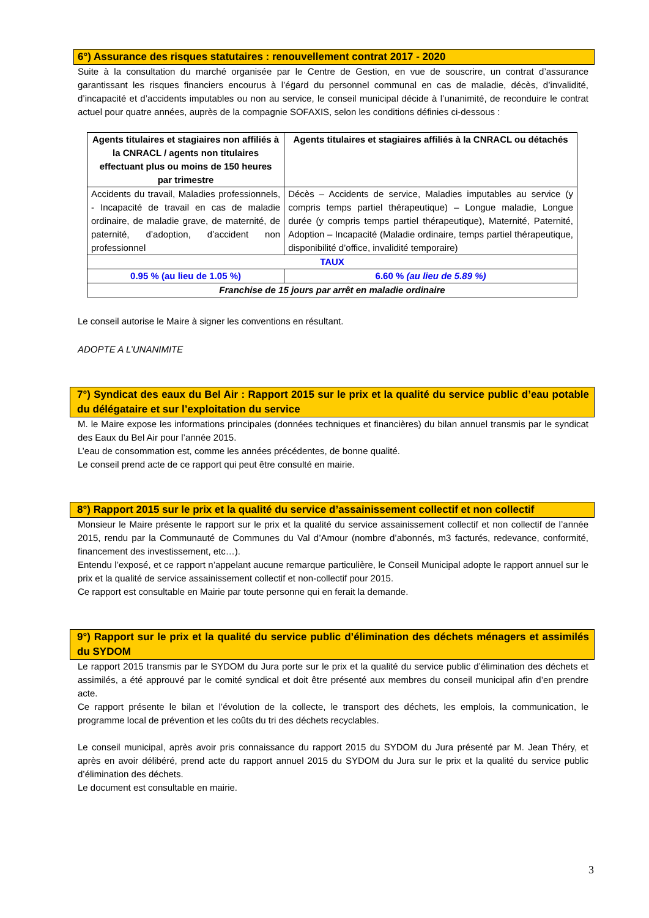6°) Assurance des risques statutaires : renouvellement contrat 2017 - 2020
Suite à la consultation du marché organisée par le Centre de Gestion, en vue de souscrire, un contrat d’assurance garantissant les risques financiers encourus à l’égard du personnel communal en cas de maladie, décès, d’invalidité, d’incapacité et d’accidents imputables ou non au service, le conseil municipal décide à l’unanimité, de reconduire le contrat actuel pour quatre années, auprès de la compagnie SOFAXIS, selon les conditions définies ci-dessous :
| Agents titulaires et stagiaires non affiliés à la CNRACL / agents non titulaires effectuant plus ou moins de 150 heures par trimestre | Agents titulaires et stagiaires affiliés à la CNRACL ou détachés |
| --- | --- |
| Accidents du travail, Maladies professionnels, - Incapacité de travail en cas de maladie ordinaire, de maladie grave, de maternité, de paternité, d’adoption, d’accident non professionnel | Décès – Accidents de service, Maladies imputables au service (y compris temps partiel thérapeutique) – Longue maladie, Longue durée (y compris temps partiel thérapeutique), Maternité, Paternité, Adoption – Incapacité (Maladie ordinaire, temps partiel thérapeutique, disponibilité d’office, invalidité temporaire) |
| TAUX | |
| 0.95 % (au lieu de 1.05 %) | 6.60 % (au lieu de 5.89 %) |
| Franchise de 15 jours par arrêt en maladie ordinaire | |
Le conseil autorise le Maire à signer les conventions en résultant.
ADOPTE A L’UNANIMITE
7°) Syndicat des eaux du Bel Air : Rapport 2015 sur le prix et la qualité du service public d’eau potable du délégataire et sur l’exploitation du service
M. le Maire expose les informations principales (données techniques et financières) du bilan annuel transmis par le syndicat des Eaux du Bel Air pour l’année 2015.
L’eau de consommation est, comme les années précédentes, de bonne qualité.
Le conseil prend acte de ce rapport qui peut être consulté en mairie.
8°) Rapport 2015 sur le prix et la qualité du service d’assainissement collectif et non collectif
Monsieur le Maire présente le rapport sur le prix et la qualité du service assainissement collectif et non collectif de l’année 2015, rendu par la Communauté de Communes du Val d’Amour (nombre d’abonnés, m3 facturés, redevance, conformité, financement des investissement, etc…).
Entendu l’exposé, et ce rapport n’appelant aucune remarque particulière, le Conseil Municipal adopte le rapport annuel sur le prix et la qualité de service assainissement collectif et non-collectif pour 2015.
Ce rapport est consultable en Mairie par toute personne qui en ferait la demande.
9°) Rapport sur le prix et la qualité du service public d’élimination des déchets ménagers et assimilés du SYDOM
Le rapport 2015 transmis par le SYDOM du Jura porte sur le prix et la qualité du service public d’élimination des déchets et assimilés, a été approuvé par le comité syndical et doit être présenté aux membres du conseil municipal afin d’en prendre acte.
Ce rapport présente le bilan et l’évolution de la collecte, le transport des déchets, les emplois, la communication, le programme local de prévention et les coûts du tri des déchets recyclables.
Le conseil municipal, après avoir pris connaissance du rapport 2015 du SYDOM du Jura présenté par M. Jean Théry, et après en avoir délibéré, prend acte du rapport annuel 2015 du SYDOM du Jura sur le prix et la qualité du service public d’élimination des déchets.
Le document est consultable en mairie.
3